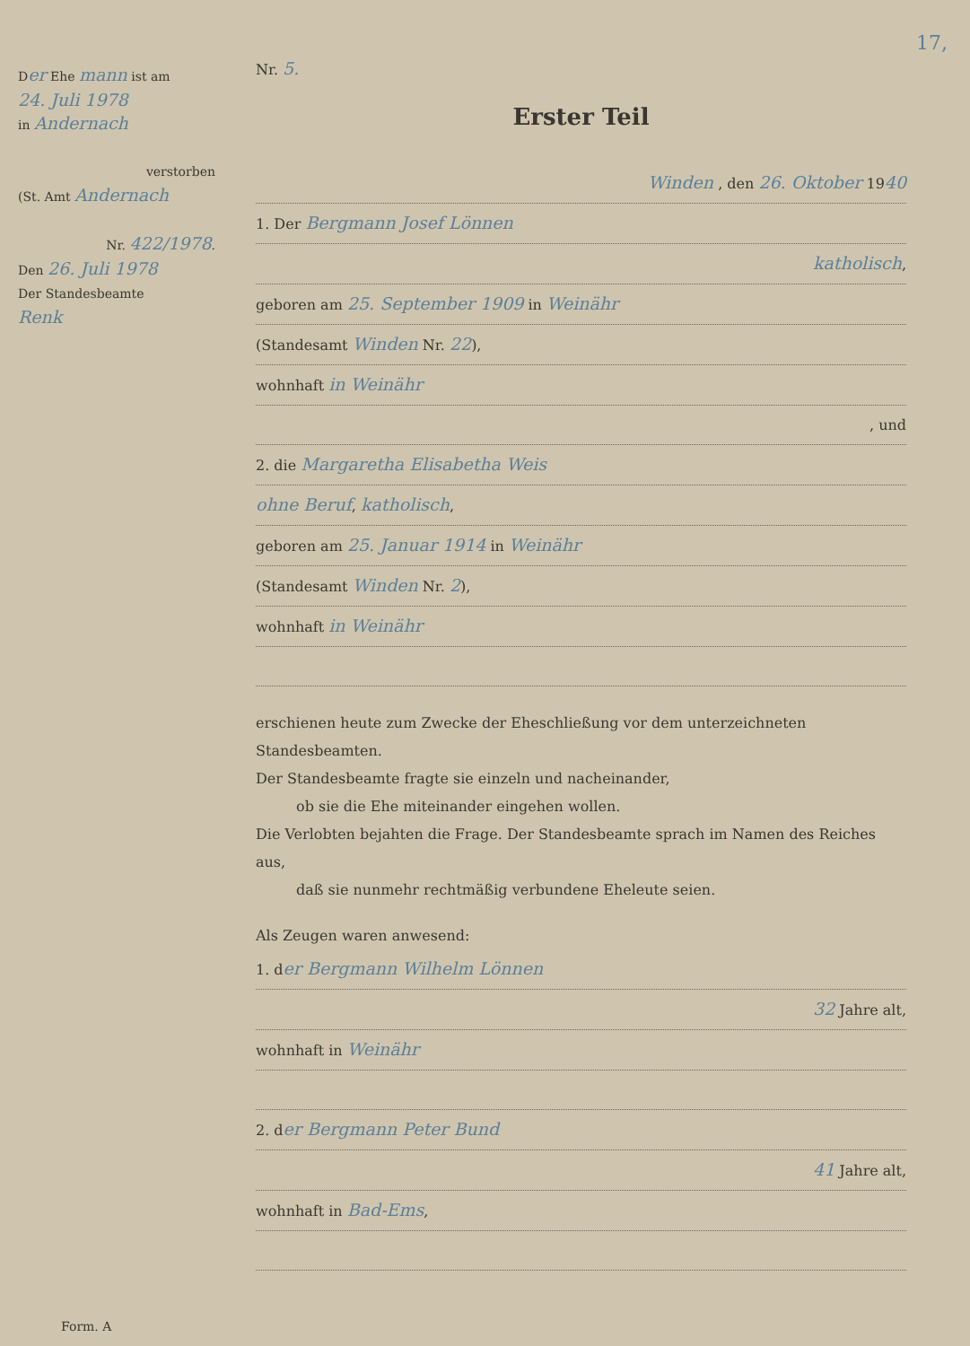17,
Der Ehe mann ist am
24. Juli 1978
in Andernach
verstorben
(St. Amt Andernach
Nr. 422/1978.
Den 26. Juli 1978
Der Standesbeamte
Renk
Nr. 5.
Erster Teil
Winden , den 26. Oktober 1940
1. Der Bergmann Josef Lönnen
katholisch,
geboren am 25. September 1909 in Weinähr
(Standesamt Winden Nr. 22),
wohnhaft in Weinähr
, und
2. die Margaretha Elisabetha Weis
ohne Beruf, katholisch,
geboren am 25. Januar 1914 in Weinähr
(Standesamt Winden Nr. 2),
wohnhaft in Weinähr
erschienen heute zum Zwecke der Eheschließung vor dem unterzeichneten Standesbeamten.
Der Standesbeamte fragte sie einzeln und nacheinander,
ob sie die Ehe miteinander eingehen wollen.
Die Verlobten bejahten die Frage. Der Standesbeamte sprach im Namen des Reiches aus,
daß sie nunmehr rechtmäßig verbundene Eheleute seien.
Als Zeugen waren anwesend:
1. der Bergmann Wilhelm Lönnen
32 Jahre alt,
wohnhaft in Weinähr
2. der Bergmann Peter Bund
41 Jahre alt,
wohnhaft in Bad-Ems,
Form. A